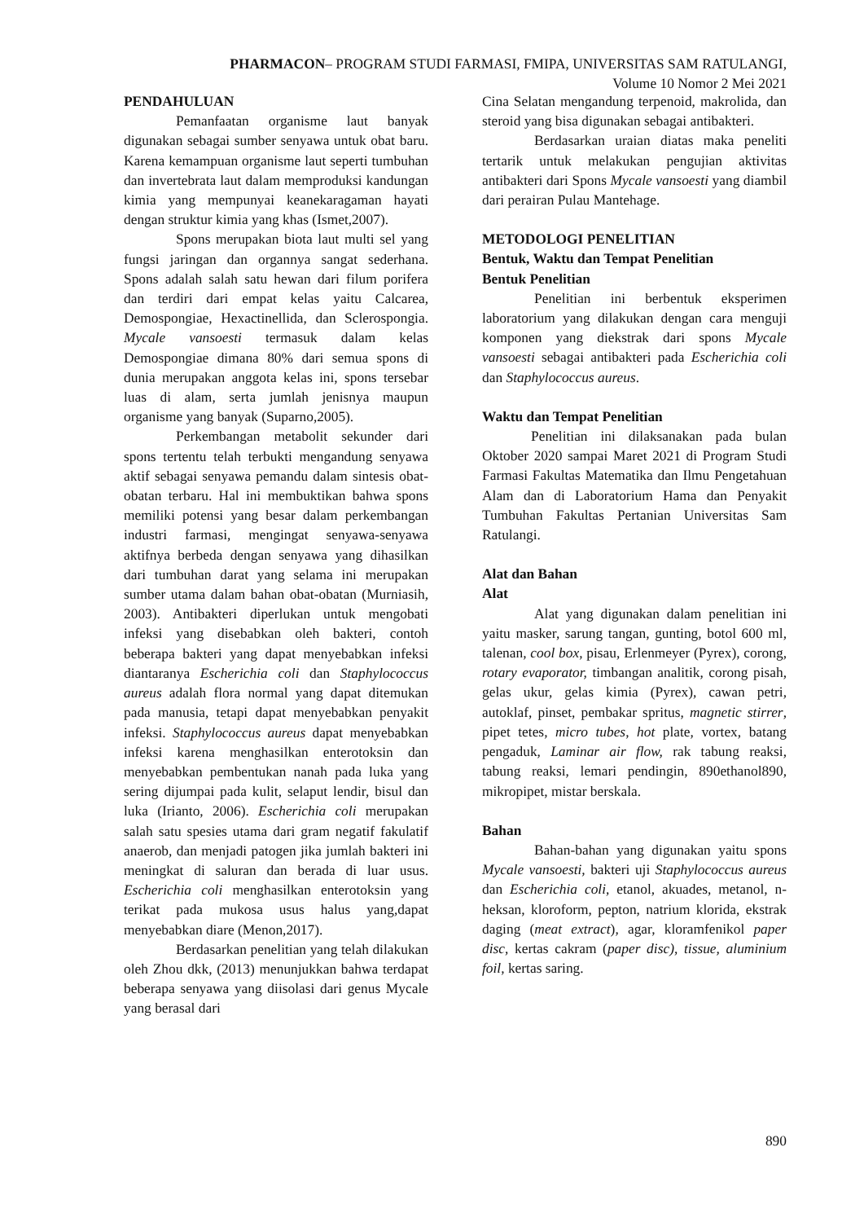PHARMACON– PROGRAM STUDI FARMASI, FMIPA, UNIVERSITAS SAM RATULANGI,
Volume 10 Nomor 2 Mei 2021
PENDAHULUAN
Pemanfaatan organisme laut banyak digunakan sebagai sumber senyawa untuk obat baru. Karena kemampuan organisme laut seperti tumbuhan dan invertebrata laut dalam memproduksi kandungan kimia yang mempunyai keanekaragaman hayati dengan struktur kimia yang khas (Ismet,2007).
Spons merupakan biota laut multi sel yang fungsi jaringan dan organnya sangat sederhana. Spons adalah salah satu hewan dari filum porifera dan terdiri dari empat kelas yaitu Calcarea, Demospongiae, Hexactinellida, dan Sclerospongia. Mycale vansoesti termasuk dalam kelas Demospongiae dimana 80% dari semua spons di dunia merupakan anggota kelas ini, spons tersebar luas di alam, serta jumlah jenisnya maupun organisme yang banyak (Suparno,2005).
Perkembangan metabolit sekunder dari spons tertentu telah terbukti mengandung senyawa aktif sebagai senyawa pemandu dalam sintesis obat-obatan terbaru. Hal ini membuktikan bahwa spons memiliki potensi yang besar dalam perkembangan industri farmasi, mengingat senyawa-senyawa aktifnya berbeda dengan senyawa yang dihasilkan dari tumbuhan darat yang selama ini merupakan sumber utama dalam bahan obat-obatan (Murniasih, 2003). Antibakteri diperlukan untuk mengobati infeksi yang disebabkan oleh bakteri, contoh beberapa bakteri yang dapat menyebabkan infeksi diantaranya Escherichia coli dan Staphylococcus aureus adalah flora normal yang dapat ditemukan pada manusia, tetapi dapat menyebabkan penyakit infeksi. Staphylococcus aureus dapat menyebabkan infeksi karena menghasilkan enterotoksin dan menyebabkan pembentukan nanah pada luka yang sering dijumpai pada kulit, selaput lendir, bisul dan luka (Irianto, 2006). Escherichia coli merupakan salah satu spesies utama dari gram negatif fakulatif anaerob, dan menjadi patogen jika jumlah bakteri ini meningkat di saluran dan berada di luar usus. Escherichia coli menghasilkan enterotoksin yang terikat pada mukosa usus halus yang,dapat menyebabkan diare (Menon,2017).
Berdasarkan penelitian yang telah dilakukan oleh Zhou dkk, (2013) menunjukkan bahwa terdapat beberapa senyawa yang diisolasi dari genus Mycale yang berasal dari
Cina Selatan mengandung terpenoid, makrolida, dan steroid yang bisa digunakan sebagai antibakteri.
Berdasarkan uraian diatas maka peneliti tertarik untuk melakukan pengujian aktivitas antibakteri dari Spons Mycale vansoesti yang diambil dari perairan Pulau Mantehage.
METODOLOGI PENELITIAN
Bentuk, Waktu dan Tempat Penelitian
Bentuk Penelitian
Penelitian ini berbentuk eksperimen laboratorium yang dilakukan dengan cara menguji komponen yang diekstrak dari spons Mycale vansoesti sebagai antibakteri pada Escherichia coli dan Staphylococcus aureus.
Waktu dan Tempat Penelitian
Penelitian ini dilaksanakan pada bulan Oktober 2020 sampai Maret 2021 di Program Studi Farmasi Fakultas Matematika dan Ilmu Pengetahuan Alam dan di Laboratorium Hama dan Penyakit Tumbuhan Fakultas Pertanian Universitas Sam Ratulangi.
Alat dan Bahan
Alat
Alat yang digunakan dalam penelitian ini yaitu masker, sarung tangan, gunting, botol 600 ml, talenan, cool box, pisau, Erlenmeyer (Pyrex), corong, rotary evaporator, timbangan analitik, corong pisah, gelas ukur, gelas kimia (Pyrex), cawan petri, autoklaf, pinset, pembakar spritus, magnetic stirrer, pipet tetes, micro tubes, hot plate, vortex, batang pengaduk, Laminar air flow, rak tabung reaksi, tabung reaksi, lemari pendingin, 890ethanol890, mikropipet, mistar berskala.
Bahan
Bahan-bahan yang digunakan yaitu spons Mycale vansoesti, bakteri uji Staphylococcus aureus dan Escherichia coli, etanol, akuades, metanol, n-heksan, kloroform, pepton, natrium klorida, ekstrak daging (meat extract), agar, kloramfenikol paper disc, kertas cakram (paper disc), tissue, aluminium foil, kertas saring.
890